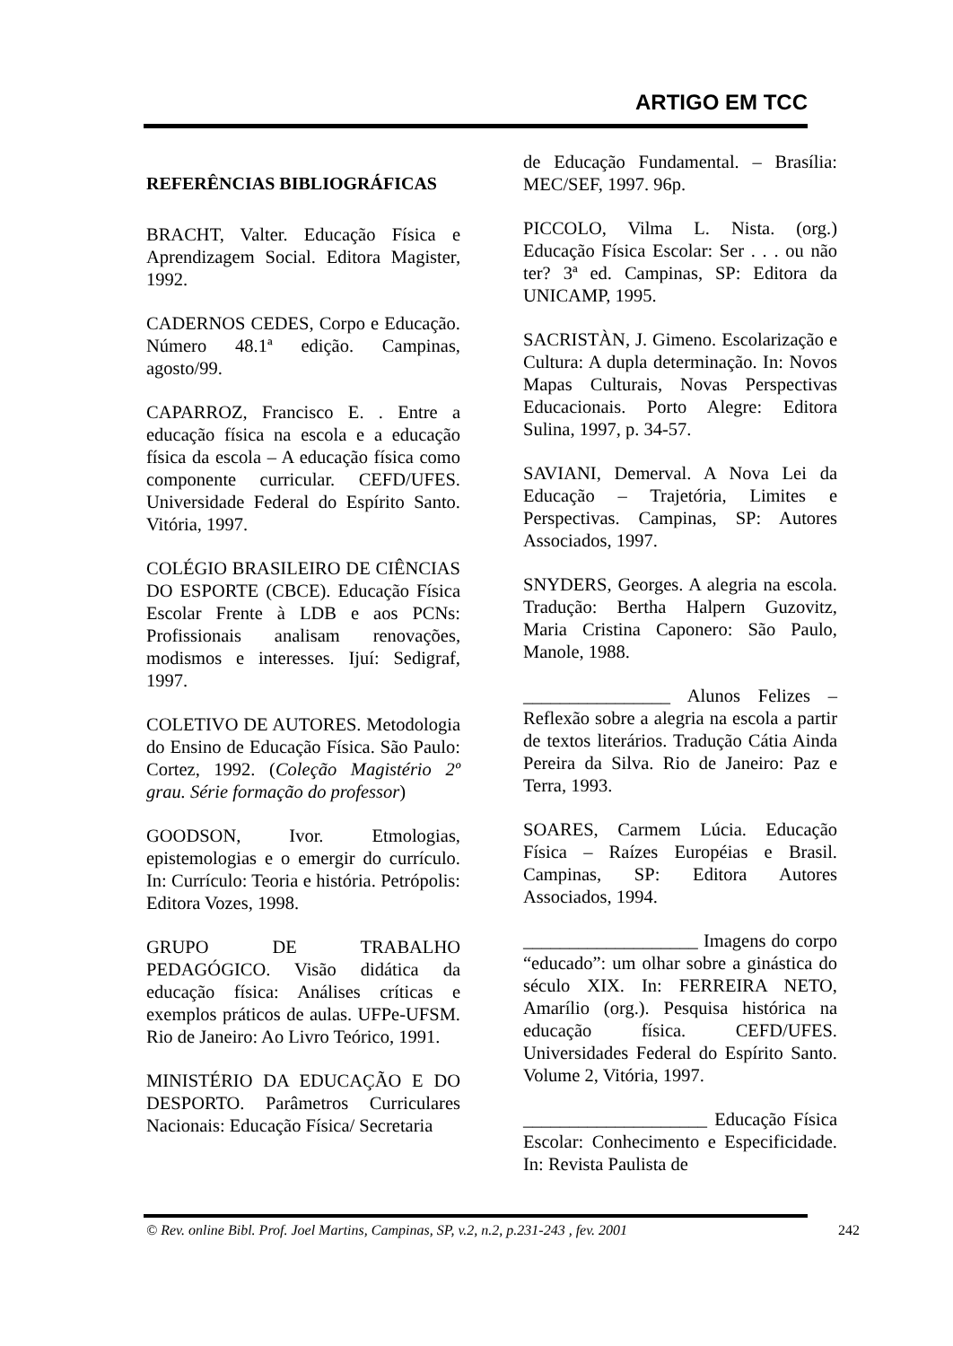ARTIGO EM TCC
REFERÊNCIAS BIBLIOGRÁFICAS
BRACHT, Valter. Educação Física e Aprendizagem Social. Editora Magister, 1992.
CADERNOS CEDES, Corpo e Educação. Número 48.1ª edição. Campinas, agosto/99.
CAPARROZ, Francisco E. . Entre a educação física na escola e a educação física da escola – A educação física como componente curricular. CEFD/UFES. Universidade Federal do Espírito Santo. Vitória, 1997.
COLÉGIO BRASILEIRO DE CIÊNCIAS DO ESPORTE (CBCE). Educação Física Escolar Frente à LDB e aos PCNs: Profissionais analisam renovações, modismos e interesses. Ijuí: Sedigraf, 1997.
COLETIVO DE AUTORES. Metodologia do Ensino de Educação Física. São Paulo: Cortez, 1992. (Coleção Magistério 2º grau. Série formação do professor)
GOODSON, Ivor. Etmologias, epistemologias e o emergir do currículo. In: Currículo: Teoria e história. Petrópolis: Editora Vozes, 1998.
GRUPO DE TRABALHO PEDAGÓGICO. Visão didática da educação física: Análises críticas e exemplos práticos de aulas. UFPe-UFSM. Rio de Janeiro: Ao Livro Teórico, 1991.
MINISTÉRIO DA EDUCAÇÃO E DO DESPORTO. Parâmetros Curriculares Nacionais: Educação Física/ Secretaria
de Educação Fundamental. – Brasília: MEC/SEF, 1997. 96p.
PICCOLO, Vilma L. Nista. (org.) Educação Física Escolar: Ser . . . ou não ter? 3ª ed. Campinas, SP: Editora da UNICAMP, 1995.
SACRISTÀN, J. Gimeno. Escolarização e Cultura: A dupla determinação. In: Novos Mapas Culturais, Novas Perspectivas Educacionais. Porto Alegre: Editora Sulina, 1997, p. 34-57.
SAVIANI, Demerval. A Nova Lei da Educação – Trajetória, Limites e Perspectivas. Campinas, SP: Autores Associados, 1997.
SNYDERS, Georges. A alegria na escola. Tradução: Bertha Halpern Guzovitz, Maria Cristina Caponero: São Paulo, Manole, 1988.
________________ Alunos Felizes – Reflexão sobre a alegria na escola a partir de textos literários. Tradução Cátia Ainda Pereira da Silva. Rio de Janeiro: Paz e Terra, 1993.
SOARES, Carmem Lúcia. Educação Física – Raízes Européias e Brasil. Campinas, SP: Editora Autores Associados, 1994.
___________________ Imagens do corpo “educado”: um olhar sobre a ginástica do século XIX. In: FERREIRA NETO, Amarílio (org.). Pesquisa histórica na educação física. CEFD/UFES. Universidades Federal do Espírito Santo. Volume 2, Vitória, 1997.
____________________ Educação Física Escolar: Conhecimento e Especificidade. In: Revista Paulista de
© Rev. online Bibl. Prof. Joel Martins, Campinas, SP, v.2, n.2, p.231-243 , fev. 2001 242